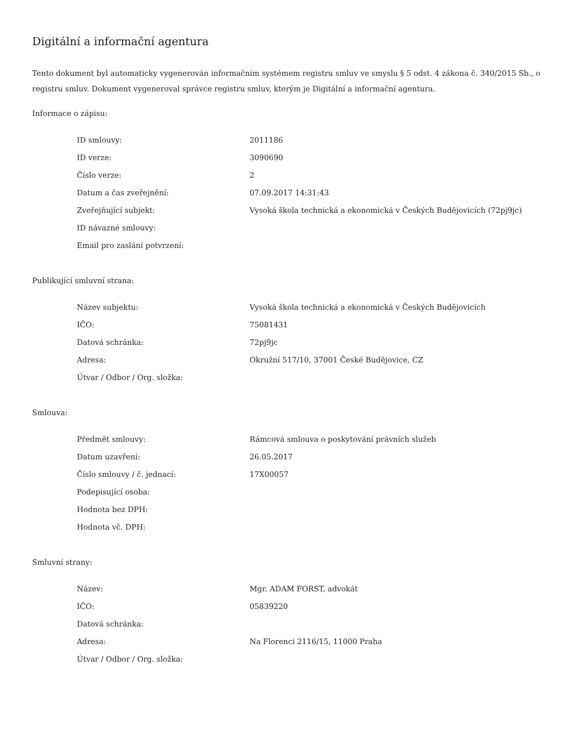Digitální a informační agentura
Tento dokument byl automaticky vygenerován informačním systémem registru smluv ve smyslu § 5 odst. 4 zákona č. 340/2015 Sb., o registru smluv. Dokument vygeneroval správce registru smluv, kterým je Digitální a informační agentura.
Informace o zápisu:
| ID smlouvy: | 2011186 |
| ID verze: | 3090690 |
| Číslo verze: | 2 |
| Datum a čas zveřejnění: | 07.09.2017 14:31:43 |
| Zveřejňující subjekt: | Vysoká škola technická a ekonomická v Českých Budějovicích (72pj9jc) |
| ID návazné smlouvy: | |
| Email pro zaslání potvrzení: | |
Publikující smluvní strana:
| Název subjektu: | Vysoká škola technická a ekonomická v Českých Budějovicích |
| IČO: | 75081431 |
| Datová schránka: | 72pj9jc |
| Adresa: | Okružní 517/10, 37001 České Budějovice, CZ |
| Útvar / Odbor / Org. složka: | |
Smlouva:
| Předmět smlouvy: | Rámcová smlouva o poskytování právních služeb |
| Datum uzavření: | 26.05.2017 |
| Číslo smlouvy / č. jednací: | 17X00057 |
| Podepisující osoba: | |
| Hodnota bez DPH: | |
| Hodnota vč. DPH: | |
Smluvní strany:
| Název: | Mgr. ADAM FORST, advokát |
| IČO: | 05839220 |
| Datová schránka: | |
| Adresa: | Na Florenci 2116/15, 11000 Praha |
| Útvar / Odbor / Org. složka: | |